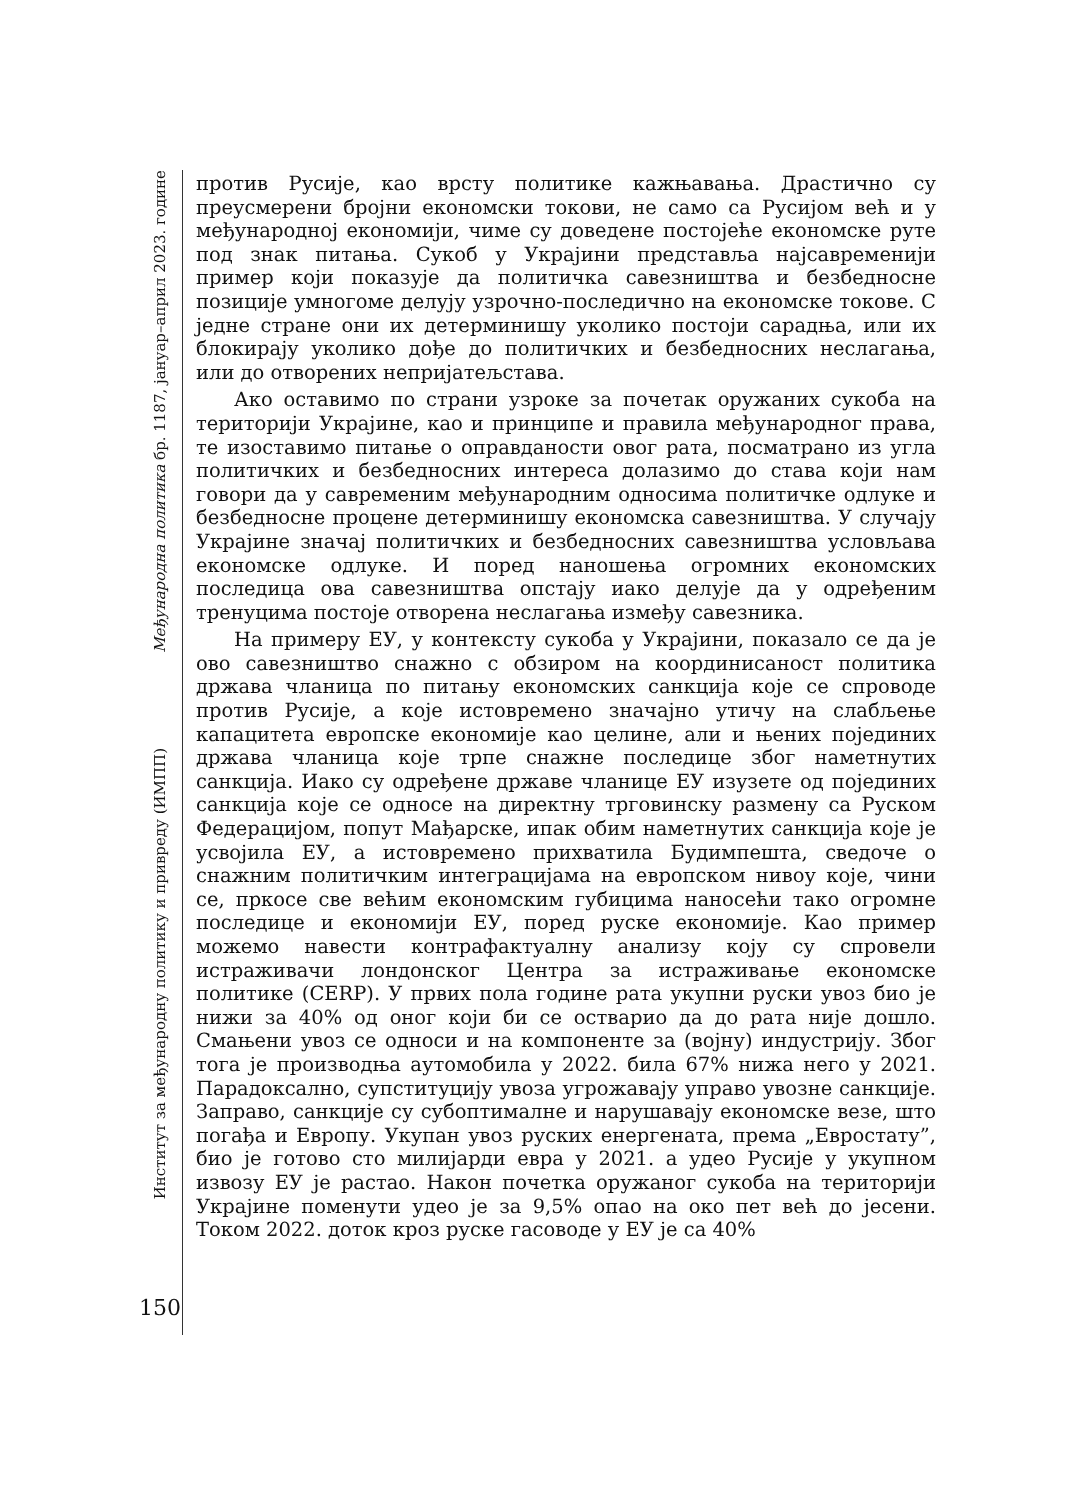Међународна политика бр. 1187, јануар–април 2023. године
Институт за међународну политику и привреду (ИМПП)
150
против Русије, као врсту политике кажњавања. Драстично су преусмерени бројни економски токови, не само са Русијом већ и у међународној економији, чиме су доведене постојеће економске руте под знак питања. Сукоб у Украјини представља најсавременији пример који показује да политичка савезништва и безбедносне позиције умногоме делују узрочно-последично на економске токове. С једне стране они их детерминишу уколико постоји сарадња, или их блокирају уколико дође до политичких и безбедносних неслагања, или до отворених непријатељстава.
Ако оставимо по страни узроке за почетак оружаних сукоба на територији Украјине, као и принципе и правила међународног права, те изоставимо питање о оправданости овог рата, посматрано из угла политичких и безбедносних интереса долазимо до става који нам говори да у савременим међународним односима политичке одлуке и безбедносне процене детерминишу економска савезништва. У случају Украјине значај политичких и безбедносних савезништва условљава економске одлуке. И поред наношења огромних економских последица ова савезништва опстају иако делује да у одређеним тренуцима постоје отворена неслагања између савезника.
На примеру ЕУ, у контексту сукоба у Украјини, показало се да је ово савезништво снажно с обзиром на координисаност политика држава чланица по питању економских санкција које се спроводе против Русије, а које истовремено значајно утичу на слабљење капацитета европске економије као целине, али и њених појединих држава чланица које трпе снажне последице због наметнутих санкција. Иако су одређене државе чланице ЕУ изузете од појединих санкција које се односе на директну трговинску размену са Руском Федерацијом, попут Мађарске, ипак обим наметнутих санкција које је усвојила ЕУ, а истовремено прихватила Будимпешта, сведоче о снажним политичким интеграцијама на европском нивоу које, чини се, пркосе све већим економским губицима наносећи тако огромне последице и економији ЕУ, поред руске економије. Као пример можемо навести контрафактуалну анализу коју су спровели истраживачи лондонског Центра за истраживање економске политике (CERP). У првих пола године рата укупни руски увоз био је нижи за 40% од оног који би се остварио да до рата није дошло. Смањени увоз се односи и на компоненте за (војну) индустрију. Због тога је производња аутомобила у 2022. била 67% нижа него у 2021. Парадоксално, супституцију увоза угрожавају управо увозне санкције. Заправо, санкције су субоптималне и нарушавају економске везе, што погађа и Европу. Укупан увоз руских енергената, према „Евростату”, био је готово сто милијарди евра у 2021. а удео Русије у укупном извозу ЕУ је растао. Након почетка оружаног сукоба на територији Украјине поменути удео је за 9,5% опао на око пет већ до јесени. Током 2022. доток кроз руске гасоводе у ЕУ је са 40%